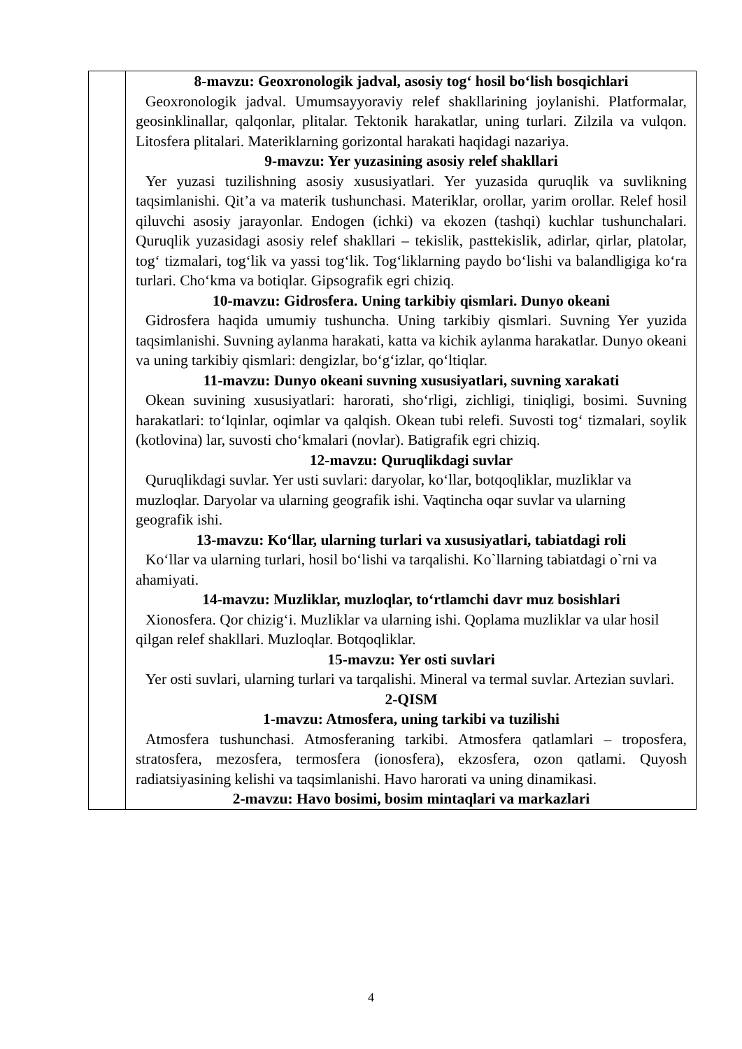| | 8-mavzu: Geoxronologik jadval, asosiy tog‘ hosil bo‘lish bosqichlari Geoxronologik jadval. Umumsayyoraviy relef shakllarining joylanishi. Platformalar, geosinklinallar, qalqonlar, plitalar. Tektonik harakatlar, uning turlari. Zilzila va vulqon. Litosfera plitalari. Materiklarning gorizontal harakati haqidagi nazariya. 9-mavzu: Yer yuzasining asosiy relef shakllari Yer yuzasi tuzilishning asosiy xususiyatlari. Yer yuzasida quruqlik va suvlikning taqsimlanishi. Qit’a va materik tushunchasi. Materiklar, orollar, yarim orollar. Relef hosil qiluvchi asosiy jarayonlar. Endogen (ichki) va ekozen (tashqi) kuchlar tushunchalari. Quruqlik yuzasidagi asosiy relef shakllari – tekislik, pasttekislik, adirlar, qirlar, platolar, tog‘ tizmalari, tog‘lik va yassi tog‘lik. Tog‘liklarning paydo bo‘lishi va balandligiga ko‘ra turlari. Cho‘kma va botiqlar. Gipsografik egri chiziq. 10-mavzu: Gidrosfera. Uning tarkibiy qismlari. Dunyo okeani Gidrosfera haqida umumiy tushuncha. Uning tarkibiy qismlari. Suvning Yer yuzida taqsimlanishi. Suvning aylanma harakati, katta va kichik aylanma harakatlar. Dunyo okeani va uning tarkibiy qismlari: dengizlar, bo‘g‘izlar, qo‘ltiqlar. 11-mavzu: Dunyo okeani suvning xususiyatlari, suvning xarakati Okean suvining xususiyatlari: harorati, sho‘rligi, zichligi, tiniqligi, bosimi. Suvning harakatlari: to‘lqinlar, oqimlar va qalqish. Okean tubi relefi. Suvosti tog‘ tizmalari, soylik (kotlovina) lar, suvosti cho‘kmalari (novlar). Batigrafik egri chiziq. 12-mavzu: Quruqlikdagi suvlar Quruqlikdagi suvlar. Yer usti suvlari: daryolar, ko‘llar, botqoqliklar, muzliklar va muzloqlar. Daryolar va ularning geografik ishi. Vaqtincha oqar suvlar va ularning geografik ishi. 13-mavzu: Ko‘llar, ularning turlari va xususiyatlari, tabiatdagi roli Ko‘llar va ularning turlari, hosil bo‘lishi va tarqalishi. Ko`llarning tabiatdagi o`rni va ahamiyati. 14-mavzu: Muzliklar, muzloqlar, to‘rtlamchi davr muz bosishlari Xionosfera. Qor chizig‘i. Muzliklar va ularning ishi. Qoplama muzliklar va ular hosil qilgan relef shakllari. Muzloqlar. Botqoqliklar. 15-mavzu: Yer osti suvlari Yer osti suvlari, ularning turlari va tarqalishi. Mineral va termal suvlar. Artezian suvlari. 2-QISM 1-mavzu: Atmosfera, uning tarkibi va tuzilishi Atmosfera tushunchasi. Atmosferaning tarkibi. Atmosfera qatlamlari – troposfera, stratosfera, mezosfera, termosfera (ionosfera), ekzosfera, ozon qatlami. Quyosh radiatsiyasining kelishi va taqsimlanishi. Havo harorati va uning dinamikasi. 2-mavzu: Havo bosimi, bosim mintaqlari va markazlari |
4